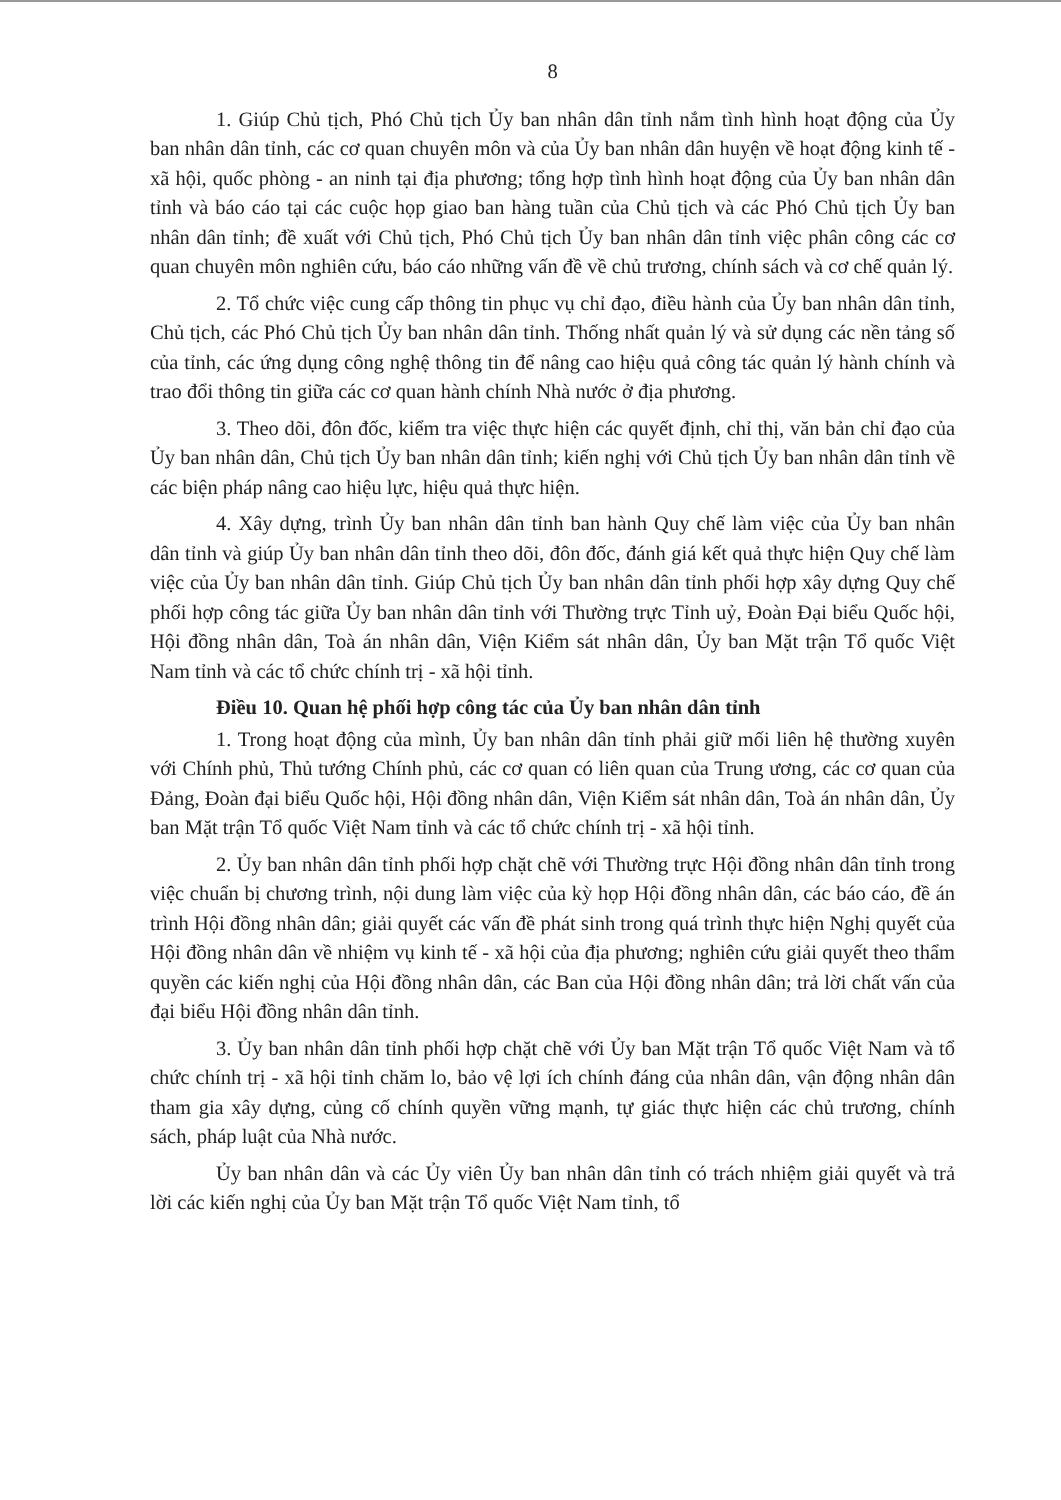8
1. Giúp Chủ tịch, Phó Chủ tịch Ủy ban nhân dân tỉnh nắm tình hình hoạt động của Ủy ban nhân dân tỉnh, các cơ quan chuyên môn và của Ủy ban nhân dân huyện về hoạt động kinh tế - xã hội, quốc phòng - an ninh tại địa phương; tổng hợp tình hình hoạt động của Ủy ban nhân dân tỉnh và báo cáo tại các cuộc họp giao ban hàng tuần của Chủ tịch và các Phó Chủ tịch Ủy ban nhân dân tỉnh; đề xuất với Chủ tịch, Phó Chủ tịch Ủy ban nhân dân tỉnh việc phân công các cơ quan chuyên môn nghiên cứu, báo cáo những vấn đề về chủ trương, chính sách và cơ chế quản lý.
2. Tổ chức việc cung cấp thông tin phục vụ chỉ đạo, điều hành của Ủy ban nhân dân tỉnh, Chủ tịch, các Phó Chủ tịch Ủy ban nhân dân tỉnh. Thống nhất quản lý và sử dụng các nền tảng số của tỉnh, các ứng dụng công nghệ thông tin để nâng cao hiệu quả công tác quản lý hành chính và trao đổi thông tin giữa các cơ quan hành chính Nhà nước ở địa phương.
3. Theo dõi, đôn đốc, kiểm tra việc thực hiện các quyết định, chỉ thị, văn bản chỉ đạo của Ủy ban nhân dân, Chủ tịch Ủy ban nhân dân tỉnh; kiến nghị với Chủ tịch Ủy ban nhân dân tỉnh về các biện pháp nâng cao hiệu lực, hiệu quả thực hiện.
4. Xây dựng, trình Ủy ban nhân dân tỉnh ban hành Quy chế làm việc của Ủy ban nhân dân tỉnh và giúp Ủy ban nhân dân tỉnh theo dõi, đôn đốc, đánh giá kết quả thực hiện Quy chế làm việc của Ủy ban nhân dân tỉnh. Giúp Chủ tịch Ủy ban nhân dân tỉnh phối hợp xây dựng Quy chế phối hợp công tác giữa Ủy ban nhân dân tỉnh với Thường trực Tỉnh uỷ, Đoàn Đại biểu Quốc hội, Hội đồng nhân dân, Toà án nhân dân, Viện Kiểm sát nhân dân, Ủy ban Mặt trận Tổ quốc Việt Nam tỉnh và các tổ chức chính trị - xã hội tỉnh.
Điều 10. Quan hệ phối hợp công tác của Ủy ban nhân dân tỉnh
1. Trong hoạt động của mình, Ủy ban nhân dân tỉnh phải giữ mối liên hệ thường xuyên với Chính phủ, Thủ tướng Chính phủ, các cơ quan có liên quan của Trung ương, các cơ quan của Đảng, Đoàn đại biểu Quốc hội, Hội đồng nhân dân, Viện Kiểm sát nhân dân, Toà án nhân dân, Ủy ban Mặt trận Tổ quốc Việt Nam tỉnh và các tổ chức chính trị - xã hội tỉnh.
2. Ủy ban nhân dân tỉnh phối hợp chặt chẽ với Thường trực Hội đồng nhân dân tỉnh trong việc chuẩn bị chương trình, nội dung làm việc của kỳ họp Hội đồng nhân dân, các báo cáo, đề án trình Hội đồng nhân dân; giải quyết các vấn đề phát sinh trong quá trình thực hiện Nghị quyết của Hội đồng nhân dân về nhiệm vụ kinh tế - xã hội của địa phương; nghiên cứu giải quyết theo thẩm quyền các kiến nghị của Hội đồng nhân dân, các Ban của Hội đồng nhân dân; trả lời chất vấn của đại biểu Hội đồng nhân dân tỉnh.
3. Ủy ban nhân dân tỉnh phối hợp chặt chẽ với Ủy ban Mặt trận Tổ quốc Việt Nam và tổ chức chính trị - xã hội tỉnh chăm lo, bảo vệ lợi ích chính đáng của nhân dân, vận động nhân dân tham gia xây dựng, củng cố chính quyền vững mạnh, tự giác thực hiện các chủ trương, chính sách, pháp luật của Nhà nước.
Ủy ban nhân dân và các Ủy viên Ủy ban nhân dân tỉnh có trách nhiệm giải quyết và trả lời các kiến nghị của Ủy ban Mặt trận Tổ quốc Việt Nam tỉnh, tổ